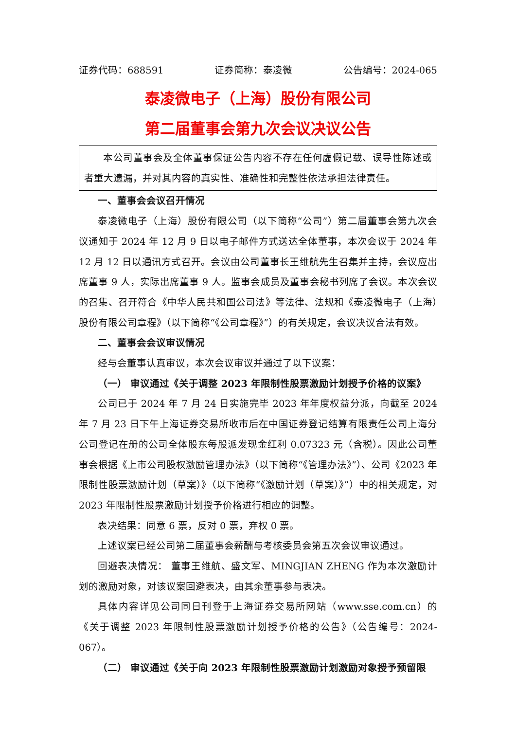证券代码：688591 证券简称：泰凌微 公告编号：2024-065
泰凌微电子（上海）股份有限公司
第二届董事会第九次会议决议公告
本公司董事会及全体董事保证公告内容不存在任何虚假记载、误导性陈述或者重大遗漏，并对其内容的真实性、准确性和完整性依法承担法律责任。
一、董事会会议召开情况
泰凌微电子（上海）股份有限公司（以下简称“公司”）第二届董事会第九次会议通知于 2024 年 12 月 9 日以电子邮件方式送达全体董事，本次会议于 2024 年 12 月 12 日以通讯方式召开。会议由公司董事长王维航先生召集并主持，会议应出席董事 9 人，实际出席董事 9 人。监事会成员及董事会秘书列席了会议。本次会议的召集、召开符合《中华人民共和国公司法》等法律、法规和《泰凌微电子（上海）股份有限公司章程》（以下简称“《公司章程》”）的有关规定，会议决议合法有效。
二、董事会会议审议情况
经与会董事认真审议，本次会议审议并通过了以下议案：
（一） 审议通过《关于调整 2023 年限制性股票激励计划授予价格的议案》
公司已于 2024 年 7 月 24 日实施完毕 2023 年年度权益分派，向截至 2024 年 7 月 23 日下午上海证券交易所收市后在中国证券登记结算有限责任公司上海分公司登记在册的公司全体股东每股派发现金红利 0.07323 元（含税）。因此公司董事会根据《上市公司股权激励管理办法》（以下简称“《管理办法》”）、公司《2023 年限制性股票激励计划（草案）》（以下简称“《激励计划（草案）》”）中的相关规定，对 2023 年限制性股票激励计划授予价格进行相应的调整。
表决结果：同意 6 票，反对 0 票，弃权 0 票。
上述议案已经公司第二届董事会薪酬与考核委员会第五次会议审议通过。
回避表决情况： 董事王维航、盛文军、MINGJIAN ZHENG 作为本次激励计划的激励对象，对该议案回避表决，由其余董事参与表决。
具体内容详见公司同日刊登于上海证券交易所网站（www.sse.com.cn）的《关于调整 2023 年限制性股票激励计划授予价格的公告》（公告编号：2024-067）。
（二） 审议通过《关于向 2023 年限制性股票激励计划激励对象授予预留限